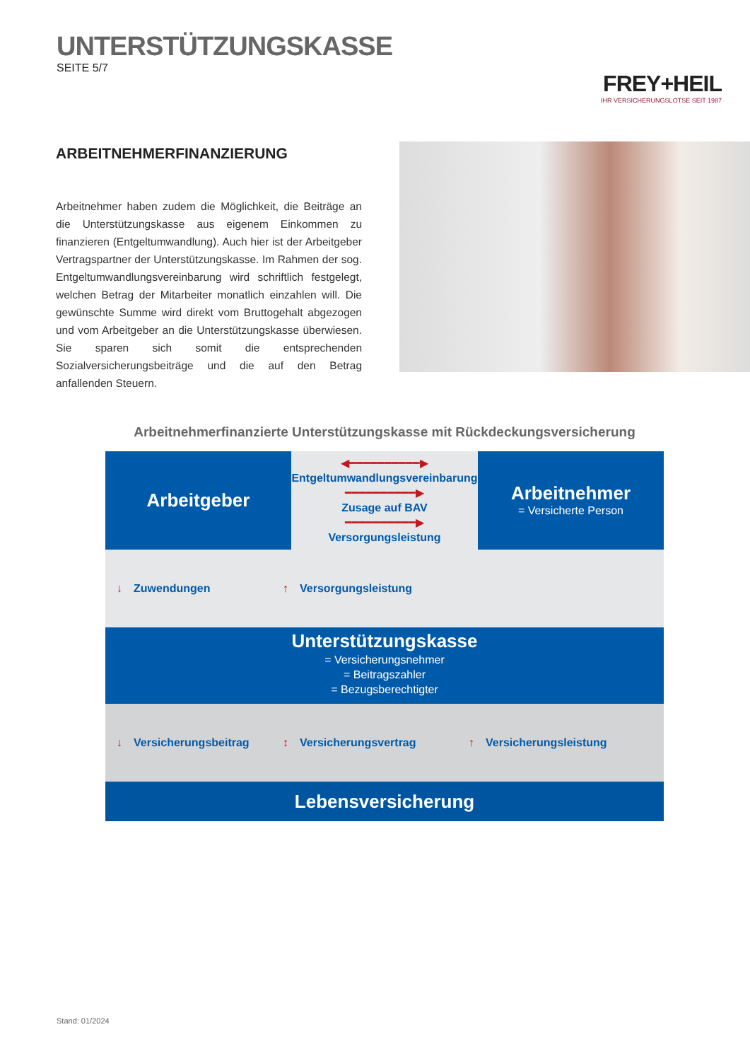UNTERSTÜTZUNGSKASSE
SEITE 5/7
FREY+HEIL
IHR VERSICHERUNGSLOTSE SEIT 1987
ARBEITNEHMERFINANZIERUNG
Arbeitnehmer haben zudem die Möglichkeit, die Beiträge an die Unterstützungskasse aus eigenem Einkommen zu finanzieren (Entgeltumwandlung). Auch hier ist der Arbeitgeber Vertragspartner der Unterstützungskasse. Im Rahmen der sog. Entgeltumwandlungsvereinbarung wird schriftlich festgelegt, welchen Betrag der Mitarbeiter monatlich einzahlen will. Die gewünschte Summe wird direkt vom Bruttogehalt abgezogen und vom Arbeitgeber an die Unterstützungskasse überwiesen. Sie sparen sich somit die entsprechenden Sozialversicherungsbeiträge und die auf den Betrag anfallenden Steuern.
Arbeitnehmerfinanzierte Unterstützungskasse mit Rückdeckungsversicherung
Arbeitgeber
◀━━━━━━━━━━▶
Entgeltumwandlungsvereinbarung
━━━━━━━━━━▶
Zusage auf BAV
━━━━━━━━━━▶
Versorgungsleistung
Arbeitnehmer
= Versicherte Person
↓ Zuwendungen ↑ Versorgungsleistung
Unterstützungskasse
= Versicherungsnehmer
= Beitragszahler
= Bezugsberechtigter
↓ Versicherungsbeitrag ↕ Versicherungsvertrag ↑ Versicherungsleistung
Lebensversicherung
Stand: 01/2024